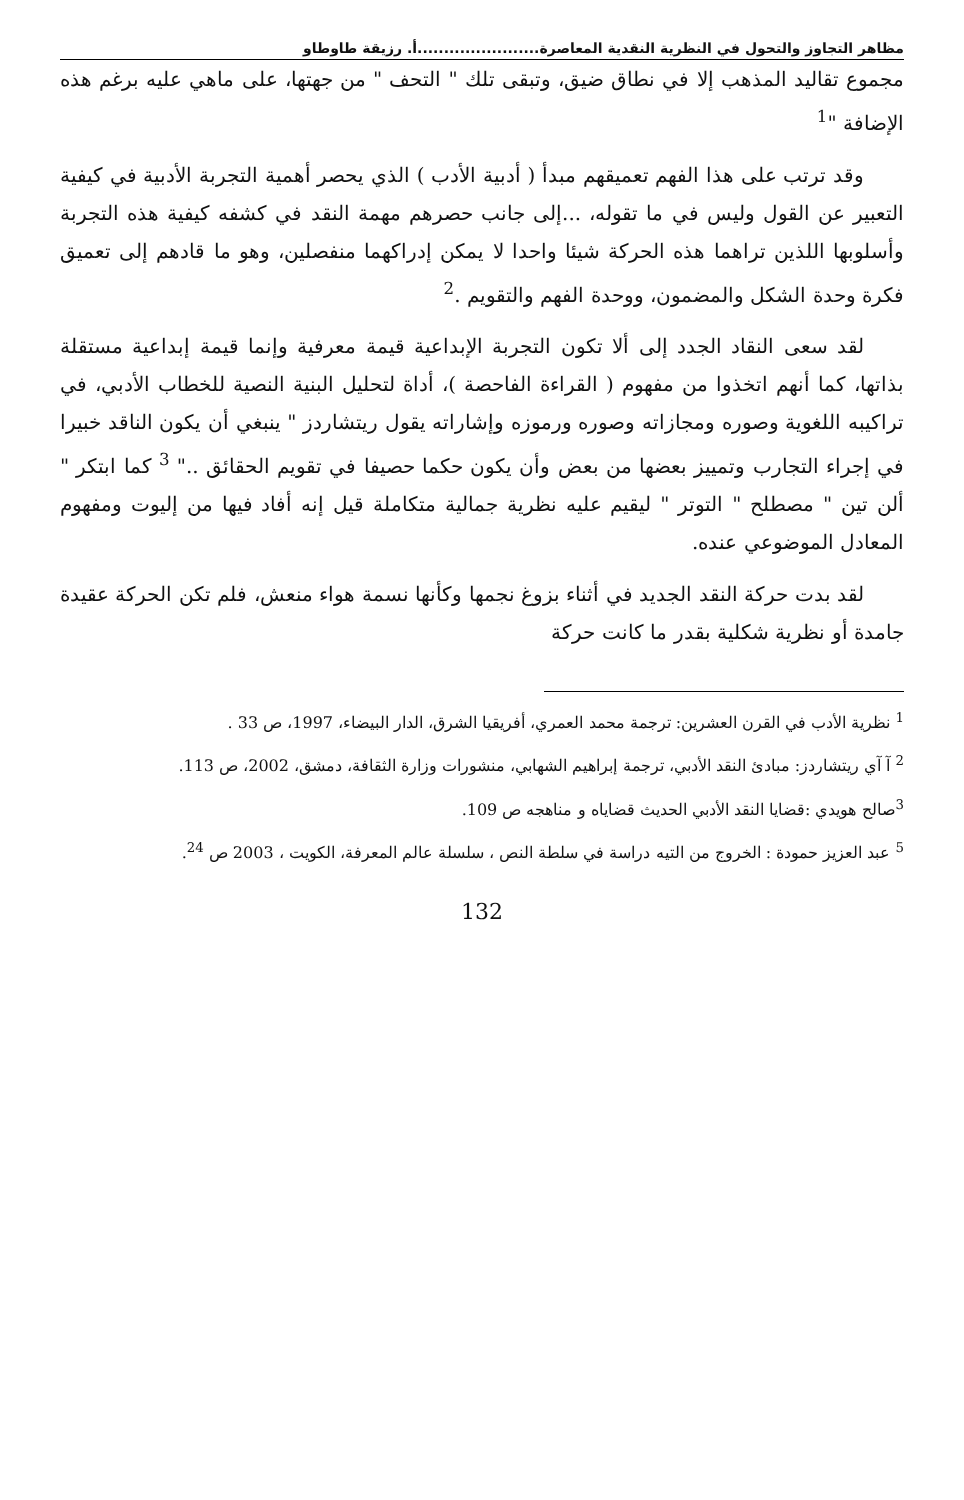مظاهر التجاوز والتحول في النظرية النقدية المعاصرة.......................أ. رزيقة طاوطاو
مجموع تقاليد المذهب إلا في نطاق ضيق، وتبقى تلك " التحف " من جهتها، على ماهي عليه برغم هذه الإضافة "<sup>1</sup>
وقد ترتب على هذا الفهم تعميقهم مبدأ ( أدبية الأدب ) الذي يحصر أهمية التجربة الأدبية في كيفية التعبير عن القول وليس في ما تقوله، ...إلى جانب حصرهم مهمة النقد في كشفه كيفية هذه التجربة وأسلوبها اللذين تراهما هذه الحركة شيئا واحدا لا يمكن إدراكهما منفصلين، وهو ما قادهم إلى تعميق فكرة وحدة الشكل والمضمون، ووحدة الفهم والتقويم .<sup>2</sup>
لقد سعى النقاد الجدد إلى ألا تكون التجربة الإبداعية قيمة معرفية وإنما قيمة إبداعية مستقلة بذاتها، كما أنهم اتخذوا من مفهوم ( القراءة الفاحصة )، أداة لتحليل البنية النصية للخطاب الأدبي، في تراكيبه اللغوية وصوره ومجازاته وصوره ورموزه وإشاراته يقول ريتشاردز " ينبغي أن يكون الناقد خبيرا في إجراء التجارب وتمييز بعضها من بعض وأن يكون حكما حصيفا في تقويم الحقائق .." <sup>3</sup> كما ابتكر " ألن تين " مصطلح " التوتر " ليقيم عليه نظرية جمالية متكاملة قيل إنه أفاد فيها من إليوت ومفهوم المعادل الموضوعي عنده.
لقد بدت حركة النقد الجديد في أثناء بزوغ نجمها وكأنها نسمة هواء منعش، فلم تكن الحركة عقيدة جامدة أو نظرية شكلية بقدر ما كانت حركة
<sup>1</sup> نظرية الأدب في القرن العشرين: ترجمة محمد العمري، أفريقيا الشرق، الدار البيضاء، 1997، ص 33 .
<sup>2</sup> آ آي ريتشاردز: مبادئ النقد الأدبي، ترجمة إبراهيم الشهابي، منشورات وزارة الثقافة، دمشق، 2002، ص 113.
<sup>3</sup> صالح هويدي :قضايا النقد الأدبي الحديث قضاياه و مناهجه ص 109.
<sup>5</sup> عبد العزيز حمودة : الخروج من التيه دراسة في سلطة النص ، سلسلة عالم المعرفة، الكويت ، 2003 ص <sup>24</sup>.
132